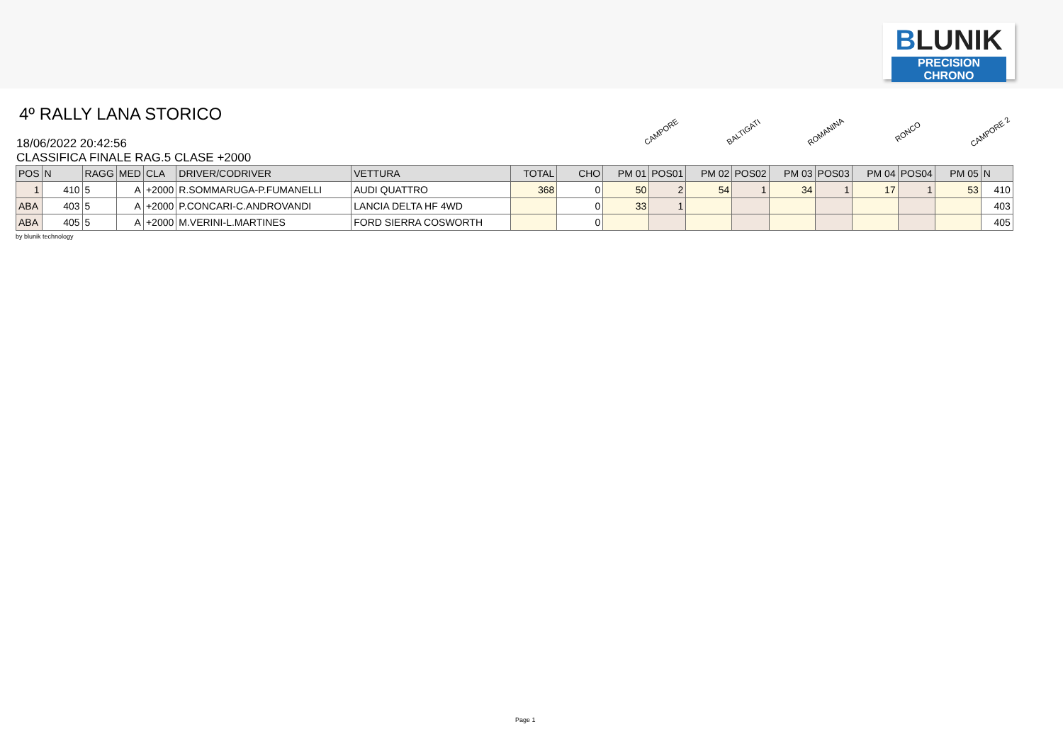BLUNIK
PRECISION CHRONO
4º RALLY LANA STORICO
CAMPORE
BALTIGATI
ROMANINA
RONCO
CAMPORE 2
18/06/2022 20:42:56
CLASSIFICA FINALE RAG.5 CLASE +2000
| POS | N | RAGG | MED | CLA | DRIVER/CODRIVER | VETTURA | TOTAL | CHO | PM 01 | POS01 | PM 02 | POS02 | PM 03 | POS03 | PM 04 | POS04 | PM 05 | N |
| --- | --- | --- | --- | --- | --- | --- | --- | --- | --- | --- | --- | --- | --- | --- | --- | --- | --- | --- |
| 1 | 410 | 5 | A | +2000 | R.SOMMARUGA-P.FUMANELLI | AUDI QUATTRO | 368 | 0 | 50 | 2 | 54 | 1 | 34 | 1 | 17 | 1 | 53 | 410 |
| ABA | 403 | 5 | A | +2000 | P.CONCARI-C.ANDROVANDI | LANCIA DELTA HF 4WD | | 0 | 33 | 1 | | | | | | | | 403 |
| ABA | 405 | 5 | A | +2000 | M.VERINI-L.MARTINES | FORD SIERRA COSWORTH | | 0 | | | | | | | | | | 405 |
by blunik technology
Page 1